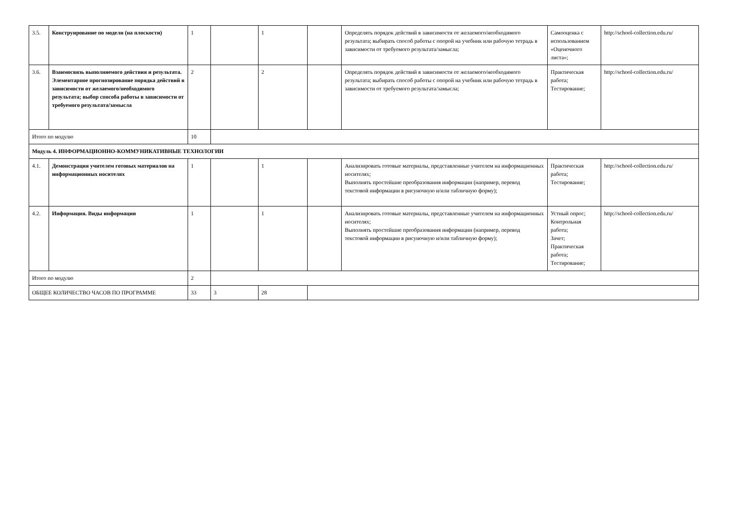| 3.5. | Конструирование по модели (на плоскости) | 1 | | 1 | | Определять порядок действий в зависимости от желаемого/необходимого результата; выбирать способ работы с опорой на учебник или рабочую тетрадь в зависимости от требуемого результата/замысла; | Самооценка с использованием «Оценочного листа»; | http://school-collection.edu.ru/ |
| 3.6. | Взаимосвязь выполняемого действия и результата. Элементарное прогнозирование порядка действий в зависимости от желаемого/необходимого результата; выбор способа работы в зависимости от требуемого результата/замысла | 2 | | 2 | | Определять порядок действий в зависимости от желаемого/необходимого результата; выбирать способ работы с опорой на учебник или рабочую тетрадь в зависимости от требуемого результата/замысла; | Практическая работа; Тестирование; | http://school-collection.edu.ru/ |
| Итого по модулю | | 10 | | | | | | |
| Модуль 4. ИНФОРМАЦИОННО-КОММУНИКАТИВНЫЕ ТЕХНОЛОГИИ | | | | | | | | |
| 4.1. | Демонстрация учителем готовых материалов на информационных носителях | 1 | | 1 | | Анализировать готовые материалы, представленные учителем на информационных носителях; Выполнять простейшие преобразования информации (например, перевод текстовой информации в рисуночную и/или табличную форму); | Практическая работа; Тестирование; | http://school-collection.edu.ru/ |
| 4.2. | Информация. Виды информации | 1 | | 1 | | Анализировать готовые материалы, представленные учителем на информационных носителях; Выполнять простейшие преобразования информации (например, перевод текстовой информации в рисуночную и/или табличную форму); | Устный опрос; Контрольная работа; Зачет; Практическая работа; Тестирование; | http://school-collection.edu.ru/ |
| Итого по модулю | | 2 | | | | | | |
| ОБЩЕЕ КОЛИЧЕСТВО ЧАСОВ ПО ПРОГРАММЕ | | 33 | 3 | 28 | | | | |